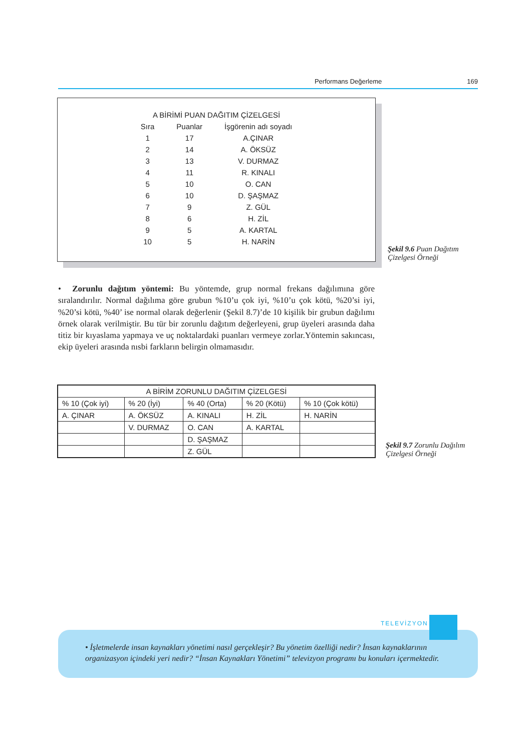Performans Değerleme 169
| A BİRİMİ PUAN DAĞITIM ÇİZELGESİ | | |
| --- | --- | --- |
| Sıra | Puanlar | İşgörenin adı soyadı |
| 1 | 17 | A.ÇINAR |
| 2 | 14 | A. ÖKSÜZ |
| 3 | 13 | V. DURMAZ |
| 4 | 11 | R. KINALI |
| 5 | 10 | O. CAN |
| 6 | 10 | D. ŞAŞMAZ |
| 7 | 9 | Z. GÜL |
| 8 | 6 | H. ZİL |
| 9 | 5 | A. KARTAL |
| 10 | 5 | H. NARİN |
Şekil 9.6 Puan Dağıtım Çizelgesi Örneği
• Zorunlu dağıtım yöntemi: Bu yöntemde, grup normal frekans dağılımına göre sıralandırılır. Normal dağılıma göre grubun %10’u çok iyi, %10’u çok kötü, %20’si iyi, %20’si kötü, %40’ ise normal olarak değerlenir (Şekil 8.7)’de 10 kişilik bir grubun dağılımı örnek olarak verilmiştir. Bu tür bir zorunlu dağıtım değerleyeni, grup üyeleri arasında daha titiz bir kıyaslama yapmaya ve uç noktalardaki puanları vermeye zorlar.Yöntemin sakıncası, ekip üyeleri arasında nısbi farkların belirgin olmamasıdır.
| A BİRİM ZORUNLU DAĞITIM ÇİZELGESİ | | | | |
| --- | --- | --- | --- | --- |
| % 10 (Çok iyi) | % 20 (İyi) | % 40 (Orta) | % 20 (Kötü) | % 10 (Çok kötü) |
| A. ÇINAR | A. ÖKSÜZ | A. KINALI | H. ZİL | H. NARİN |
| | V. DURMAZ | O. CAN | A. KARTAL | |
| | | D. ŞAŞMAZ | | |
| | | Z. GÜL | | |
Şekil 9.7 Zorunlu Dağılım Çizelgesi Örneği
• İşletmelerde insan kaynakları yönetimi nasıl gerçekleşir? Bu yönetim özelliği nedir? İnsan kaynaklarının organizasyon içindeki yeri nedir? “İnsan Kaynakları Yönetimi” televizyon programı bu konuları içermektedir.
TELEVİZYON